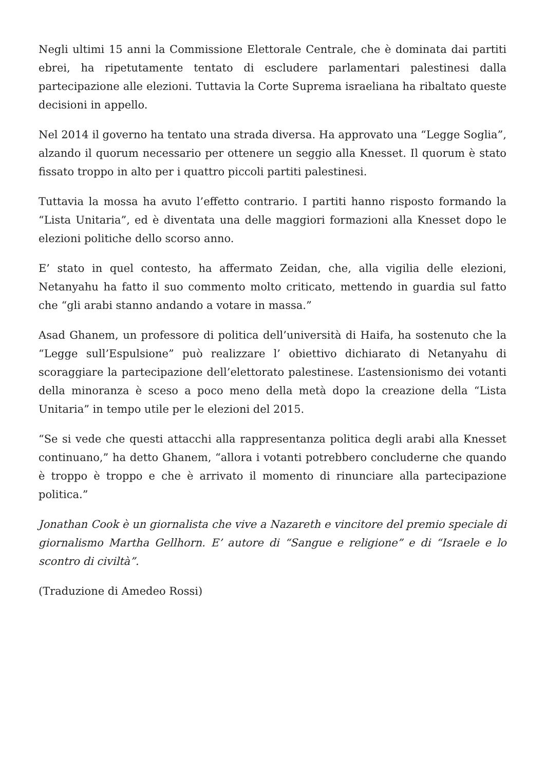Negli ultimi 15 anni la Commissione Elettorale Centrale, che è dominata dai partiti ebrei, ha ripetutamente tentato di escludere parlamentari palestinesi dalla partecipazione alle elezioni. Tuttavia la Corte Suprema israeliana ha ribaltato queste decisioni in appello.
Nel 2014 il governo ha tentato una strada diversa. Ha approvato una “Legge Soglia”, alzando il quorum necessario per ottenere un seggio alla Knesset. Il quorum è stato fissato troppo in alto per i quattro piccoli partiti palestinesi.
Tuttavia la mossa ha avuto l’effetto contrario. I partiti hanno risposto formando la “Lista Unitaria”, ed è diventata una delle maggiori formazioni alla Knesset dopo le elezioni politiche dello scorso anno.
E’ stato in quel contesto, ha affermato Zeidan, che, alla vigilia delle elezioni, Netanyahu ha fatto il suo commento molto criticato, mettendo in guardia sul fatto che “gli arabi stanno andando a votare in massa.”
Asad Ghanem, un professore di politica dell’università di Haifa, ha sostenuto che la “Legge sull’Espulsione” può realizzare l’ obiettivo dichiarato di Netanyahu di scoraggiare la partecipazione dell’elettorato palestinese. L’astensionismo dei votanti della minoranza è sceso a poco meno della metà dopo la creazione della “Lista Unitaria” in tempo utile per le elezioni del 2015.
“Se si vede che questi attacchi alla rappresentanza politica degli arabi alla Knesset continuano,” ha detto Ghanem, “allora i votanti potrebbero concluderne che quando è troppo è troppo e che è arrivato il momento di rinunciare alla partecipazione politica.”
Jonathan Cook è un giornalista che vive a Nazareth e vincitore del premio speciale di giornalismo Martha Gellhorn. E’ autore di “Sangue e religione” e di “Israele e lo scontro di civiltà”.
(Traduzione di Amedeo Rossi)